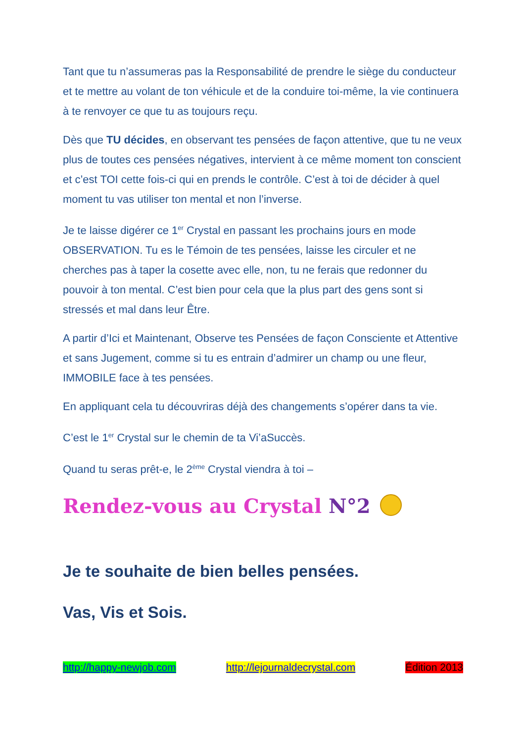Tant que tu n’assumeras pas la Responsabilité de prendre le siège du conducteur et te mettre au volant de ton véhicule et de la conduire toi-même, la vie continuera à te renvoyer ce que tu as toujours reçu.
Dès que TU décides, en observant tes pensées de façon attentive, que tu ne veux plus de toutes ces pensées négatives, intervient à ce même moment ton conscient et c’est TOI cette fois-ci qui en prends le contrôle. C’est à toi de décider à quel moment tu vas utiliser ton mental et non l’inverse.
Je te laisse digérer ce 1<sup>er</sup> Crystal en passant les prochains jours en mode OBSERVATION. Tu es le Témoin de tes pensées, laisse les circuler et ne cherches pas à taper la cosette avec elle, non, tu ne ferais que redonner du pouvoir à ton mental. C’est bien pour cela que la plus part des gens sont si stressés et mal dans leur Être.
A partir d’Ici et Maintenant, Observe tes Pensées de façon Consciente et Attentive et sans Jugement, comme si tu es entrain d’admirer un champ ou une fleur, IMMOBILE face à tes pensées.
En appliquant cela tu découvriras déjà des changements s’opérer dans ta vie.
C’est le 1<sup>er</sup> Crystal sur le chemin de ta Vi’aSuccès.
Quand tu seras prêt-e, le 2<sup>ème</sup> Crystal viendra à toi –
Rendez-vous au Crystal N°2
Je te souhaite de bien belles pensées.
Vas, Vis et Sois.
http://happy-newjob.com http://lejournaldecrystal.com Édition 2013